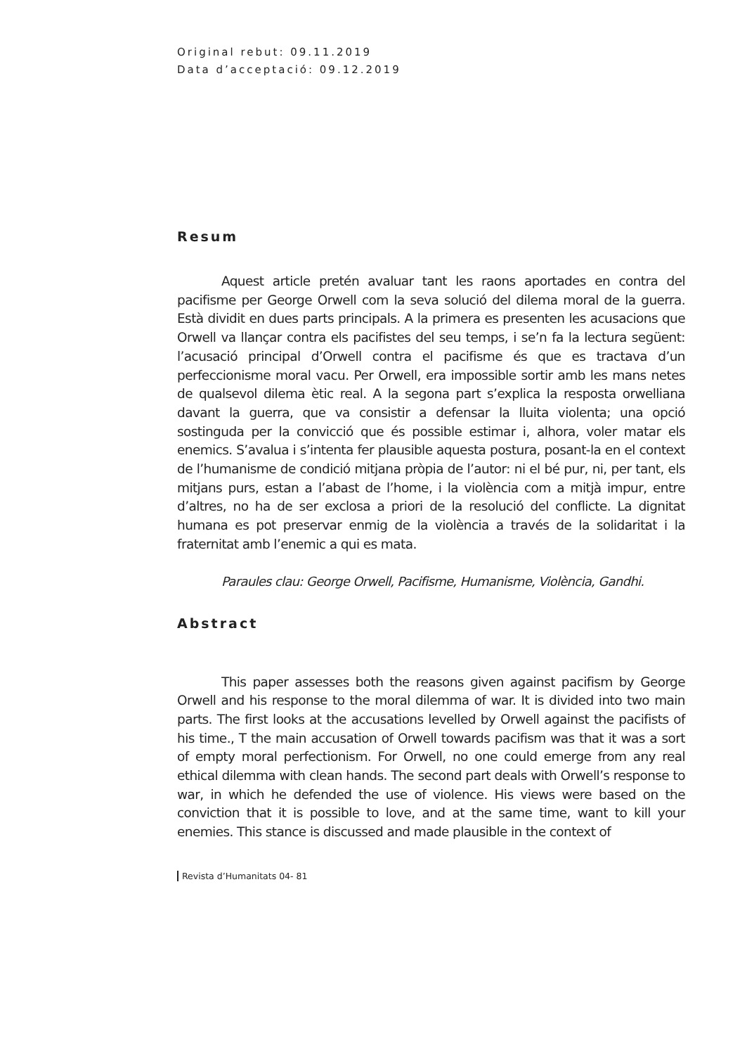Original rebut: 09.11.2019
Data d’acceptació: 09.12.2019
Resum
Aquest article pretén avaluar tant les raons aportades en contra del pacifisme per George Orwell com la seva solució del dilema moral de la guerra. Està dividit en dues parts principals. A la primera es presenten les acusacions que Orwell va llançar contra els pacifistes del seu temps, i se’n fa la lectura següent: l’acusació principal d’Orwell contra el pacifisme és que es tractava d’un perfeccionisme moral vacu. Per Orwell, era impossible sortir amb les mans netes de qualsevol dilema ètic real. A la segona part s’explica la resposta orwelliana davant la guerra, que va consistir a defensar la lluita violenta; una opció sostinguda per la convicció que és possible estimar i, alhora, voler matar els enemics. S’avalua i s’intenta fer plausible aquesta postura, posant-la en el context de l’humanisme de condició mitjana pròpia de l’autor: ni el bé pur, ni, per tant, els mitjans purs, estan a l’abast de l’home, i la violència com a mitjà impur, entre d’altres, no ha de ser exclosa a priori de la resolució del conflicte. La dignitat humana es pot preservar enmig de la violència a través de la solidaritat i la fraternitat amb l’enemic a qui es mata.
Paraules clau: George Orwell, Pacifisme, Humanisme, Violència, Gandhi.
Abstract
This paper assesses both the reasons given against pacifism by George Orwell and his response to the moral dilemma of war. It is divided into two main parts. The first looks at the accusations levelled by Orwell against the pacifists of his time., T the main accusation of Orwell towards pacifism was that it was a sort of empty moral perfectionism. For Orwell, no one could emerge from any real ethical dilemma with clean hands. The second part deals with Orwell’s response to war, in which he defended the use of violence. His views were based on the conviction that it is possible to love, and at the same time, want to kill your enemies. This stance is discussed and made plausible in the context of
Revista d’Humanitats 04- 81